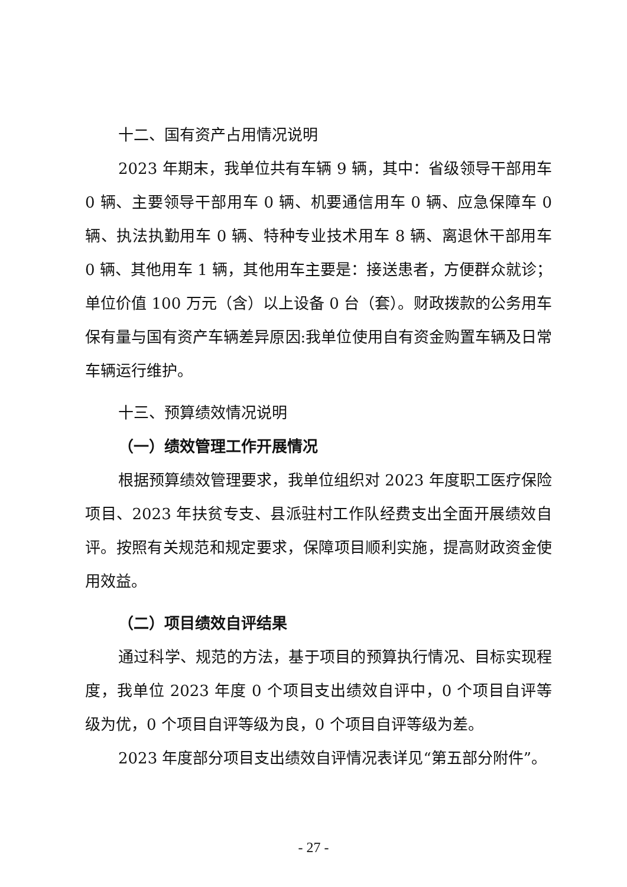十二、国有资产占用情况说明
2023 年期末，我单位共有车辆 9 辆，其中：省级领导干部用车 0 辆、主要领导干部用车 0 辆、机要通信用车 0 辆、应急保障车 0 辆、执法执勤用车 0 辆、特种专业技术用车 8 辆、离退休干部用车 0 辆、其他用车 1 辆，其他用车主要是：接送患者，方便群众就诊；单位价值 100 万元（含）以上设备 0 台（套）。财政拨款的公务用车保有量与国有资产车辆差异原因:我单位使用自有资金购置车辆及日常车辆运行维护。
十三、预算绩效情况说明
（一）绩效管理工作开展情况
根据预算绩效管理要求，我单位组织对 2023 年度职工医疗保险项目、2023 年扶贫专支、县派驻村工作队经费支出全面开展绩效自评。按照有关规范和规定要求，保障项目顺利实施，提高财政资金使用效益。
（二）项目绩效自评结果
通过科学、规范的方法，基于项目的预算执行情况、目标实现程度，我单位 2023 年度 0 个项目支出绩效自评中，0 个项目自评等级为优，0 个项目自评等级为良，0 个项目自评等级为差。
2023 年度部分项目支出绩效自评情况表详见“第五部分附件”。
- 27 -